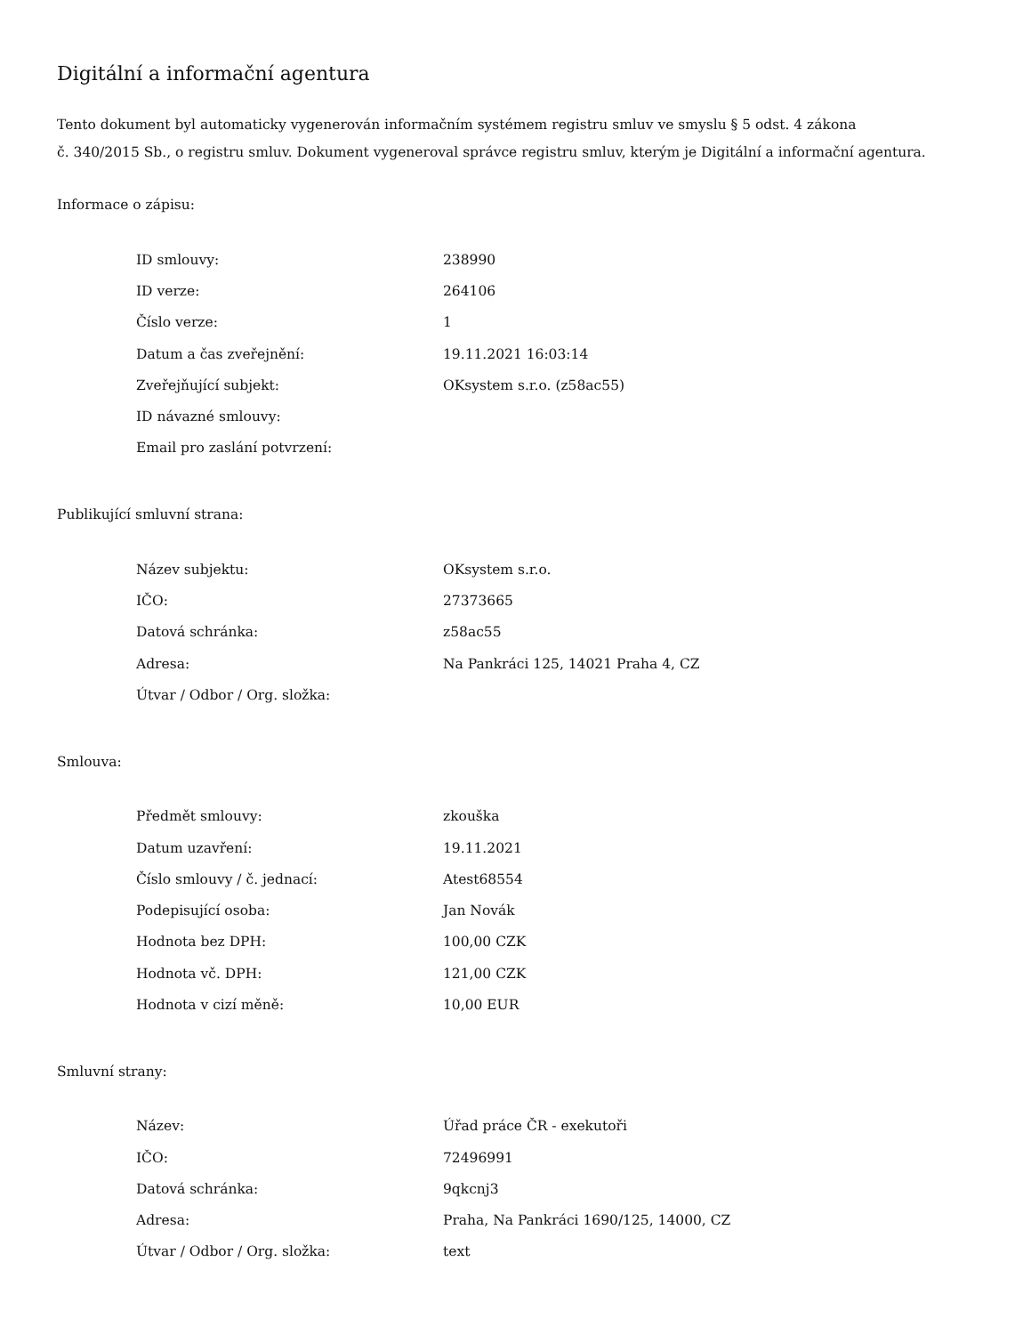Digitální a informační agentura
Tento dokument byl automaticky vygenerován informačním systémem registru smluv ve smyslu § 5 odst. 4 zákona
č. 340/2015 Sb., o registru smluv. Dokument vygeneroval správce registru smluv, kterým je Digitální a informační agentura.
Informace o zápisu:
| ID smlouvy: | 238990 |
| ID verze: | 264106 |
| Číslo verze: | 1 |
| Datum a čas zveřejnění: | 19.11.2021 16:03:14 |
| Zveřejňující subjekt: | OKsystem s.r.o. (z58ac55) |
| ID návazné smlouvy: | |
| Email pro zaslání potvrzení: | |
Publikující smluvní strana:
| Název subjektu: | OKsystem s.r.o. |
| IČO: | 27373665 |
| Datová schránka: | z58ac55 |
| Adresa: | Na Pankráci 125, 14021 Praha 4, CZ |
| Útvar / Odbor / Org. složka: | |
Smlouva:
| Předmět smlouvy: | zkouška |
| Datum uzavření: | 19.11.2021 |
| Číslo smlouvy / č. jednací: | Atest68554 |
| Podepisující osoba: | Jan Novák |
| Hodnota bez DPH: | 100,00 CZK |
| Hodnota vč. DPH: | 121,00 CZK |
| Hodnota v cizí měně: | 10,00 EUR |
Smluvní strany:
| Název: | Úřad práce ČR - exekutoři |
| IČO: | 72496991 |
| Datová schránka: | 9qkcnj3 |
| Adresa: | Praha, Na Pankráci 1690/125, 14000, CZ |
| Útvar / Odbor / Org. složka: | text |